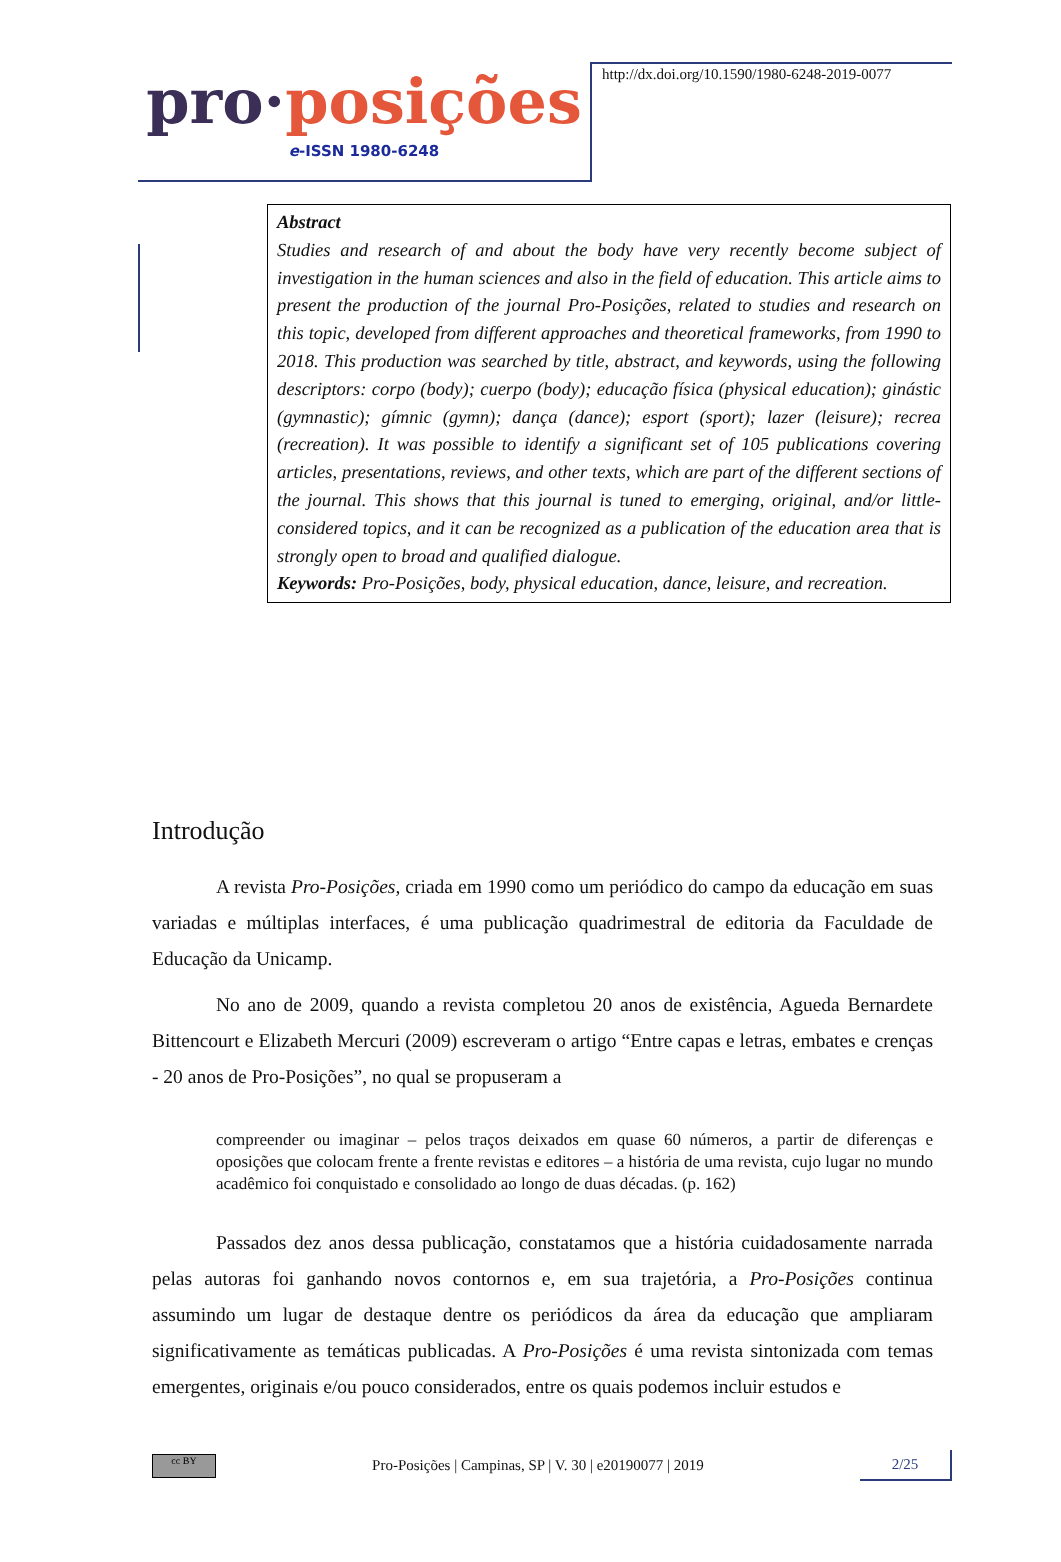pro·posições
e-ISSN 1980-6248
http://dx.doi.org/10.1590/1980-6248-2019-0077
Abstract
Studies and research of and about the body have very recently become subject of investigation in the human sciences and also in the field of education. This article aims to present the production of the journal Pro-Posições, related to studies and research on this topic, developed from different approaches and theoretical frameworks, from 1990 to 2018. This production was searched by title, abstract, and keywords, using the following descriptors: corpo (body); cuerpo (body); educação física (physical education); ginástic (gymnastic); gímnic (gymn); dança (dance); esport (sport); lazer (leisure); recrea (recreation). It was possible to identify a significant set of 105 publications covering articles, presentations, reviews, and other texts, which are part of the different sections of the journal. This shows that this journal is tuned to emerging, original, and/or little-considered topics, and it can be recognized as a publication of the education area that is strongly open to broad and qualified dialogue.
Keywords: Pro-Posições, body, physical education, dance, leisure, and recreation.
Introdução
A revista Pro-Posições, criada em 1990 como um periódico do campo da educação em suas variadas e múltiplas interfaces, é uma publicação quadrimestral de editoria da Faculdade de Educação da Unicamp.
No ano de 2009, quando a revista completou 20 anos de existência, Agueda Bernardete Bittencourt e Elizabeth Mercuri (2009) escreveram o artigo “Entre capas e letras, embates e crenças - 20 anos de Pro-Posições”, no qual se propuseram a
compreender ou imaginar – pelos traços deixados em quase 60 números, a partir de diferenças e oposições que colocam frente a frente revistas e editores – a história de uma revista, cujo lugar no mundo acadêmico foi conquistado e consolidado ao longo de duas décadas. (p. 162)
Passados dez anos dessa publicação, constatamos que a história cuidadosamente narrada pelas autoras foi ganhando novos contornos e, em sua trajetória, a Pro-Posições continua assumindo um lugar de destaque dentre os periódicos da área da educação que ampliaram significativamente as temáticas publicadas. A Pro-Posições é uma revista sintonizada com temas emergentes, originais e/ou pouco considerados, entre os quais podemos incluir estudos e
cc BY
Pro-Posições | Campinas, SP | V. 30 | e20190077 | 2019
2/25